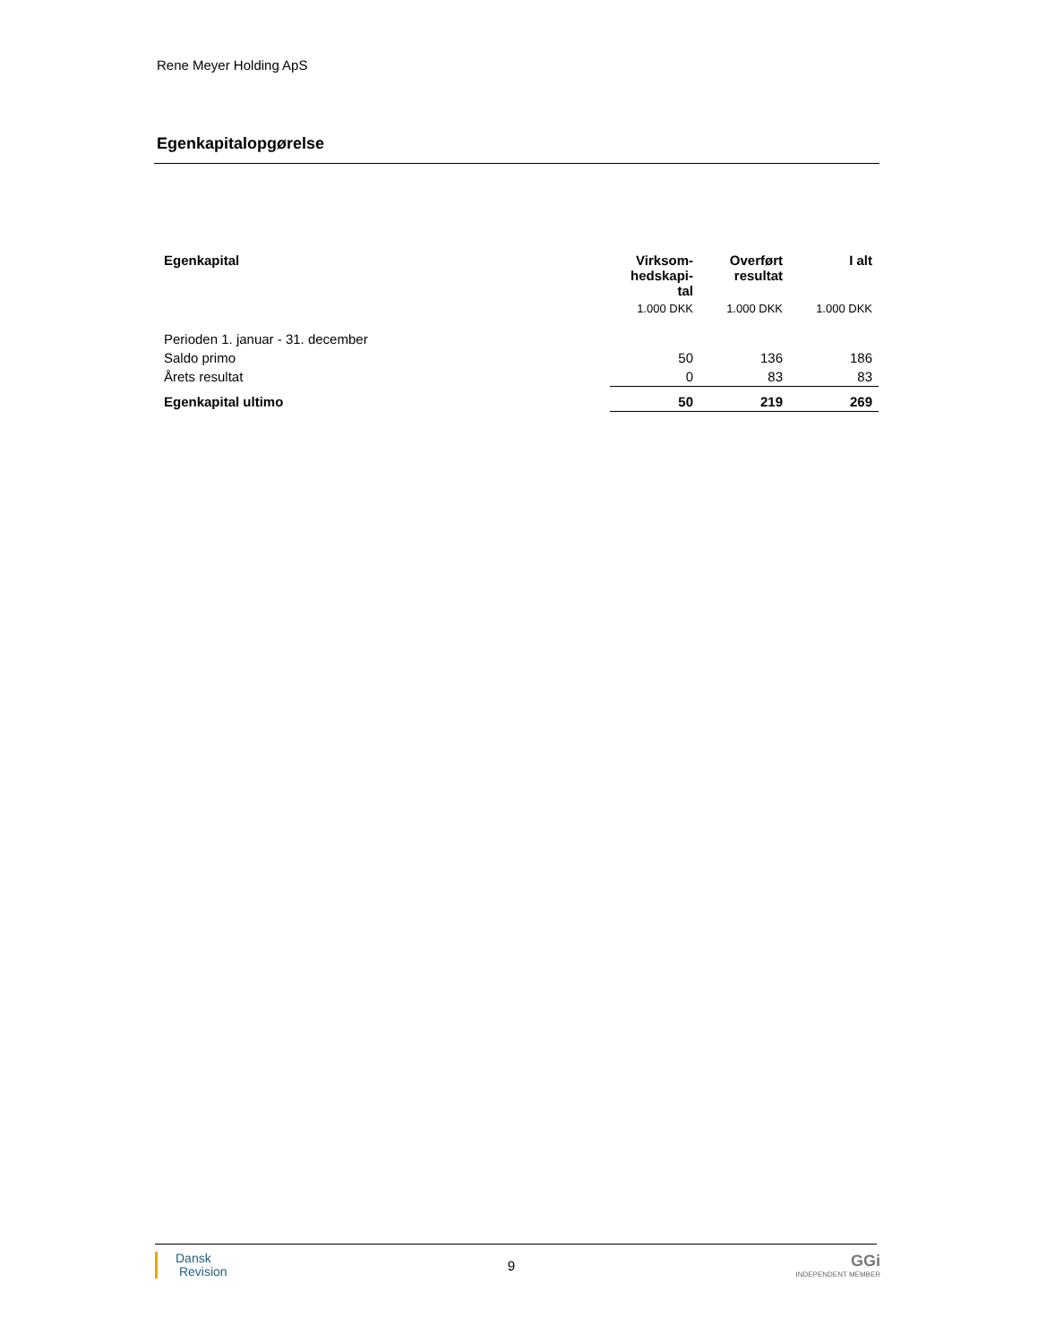Rene Meyer Holding ApS
Egenkapitalopgørelse
| Egenkapital | Virksom- hedskapi- tal | Overført resultat | I alt |
| --- | --- | --- | --- |
| | 1.000 DKK | 1.000 DKK | 1.000 DKK |
| Perioden 1. januar - 31. december | | | |
| Saldo primo | 50 | 136 | 186 |
| Årets resultat | 0 | 83 | 83 |
| Egenkapital ultimo | 50 | 219 | 269 |
Dansk
Revision
9
GGi
INDEPENDENT MEMBER